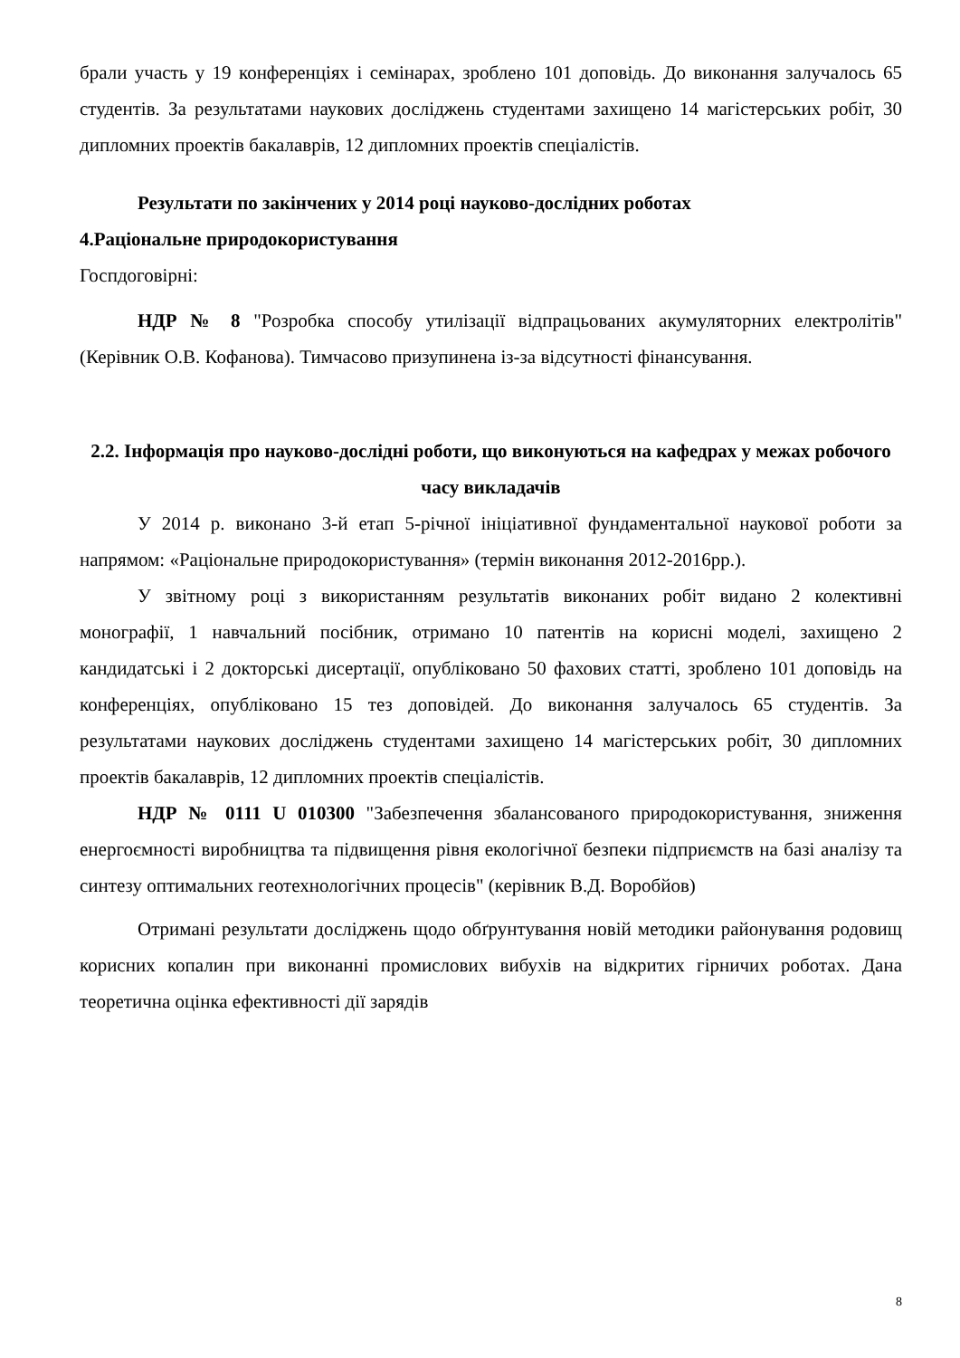брали участь у 19 конференціях і семінарах, зроблено 101 доповідь. До виконання залучалось 65 студентів. За результатами наукових досліджень студентами захищено 14 магістерських робіт, 30 дипломних проектів бакалаврів, 12 дипломних проектів спеціалістів.
Результати по закінчених у 2014 році науково-дослідних роботах
4.Раціональне природокористування
Госпдоговірні:
НДР № 8 "Розробка способу утилізації відпрацьованих акумуляторних електролітів" (Керівник О.В. Кофанова). Тимчасово призупинена із-за відсутності фінансування.
2.2. Інформація про науково-дослідні роботи, що виконуються на кафедрах у межах робочого часу викладачів
У 2014 р. виконано 3-й етап 5-річної ініціативної фундаментальної наукової роботи за напрямом: «Раціональне природокористування» (термін виконання 2012-2016рр.).
У звітному році з використанням результатів виконаних робіт видано 2 колективні монографії, 1 навчальний посібник, отримано 10 патентів на корисні моделі, захищено 2 кандидатські і 2 докторські дисертації, опубліковано 50 фахових статті, зроблено 101 доповідь на конференціях, опубліковано 15 тез доповідей. До виконання залучалось 65 студентів. За результатами наукових досліджень студентами захищено 14 магістерських робіт, 30 дипломних проектів бакалаврів, 12 дипломних проектів спеціалістів.
НДР № 0111 U 010300 "Забезпечення збалансованого природокористування, зниження енергоємності виробництва та підвищення рівня екологічної безпеки підприємств на базі аналізу та синтезу оптимальних геотехнологічних процесів" (керівник В.Д. Воробйов)
Отримані результати досліджень щодо обґрунтування новій методики районування родовищ корисних копалин при виконанні промислових вибухів на відкритих гірничих роботах. Дана теоретична оцінка ефективності дії зарядів
8